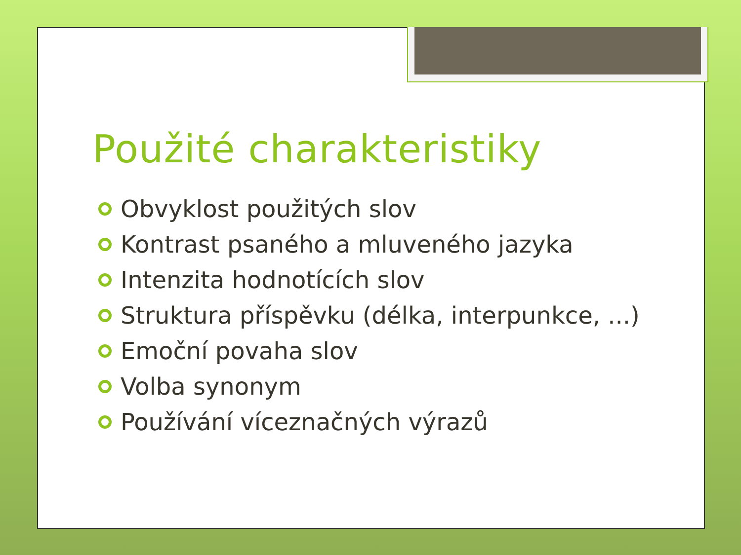Použité charakteristiky
Obvyklost použitých slov
Kontrast psaného a mluveného jazyka
Intenzita hodnotících slov
Struktura příspěvku (délka, interpunkce, ...)
Emoční povaha slov
Volba synonym
Používání víceznačných výrazů